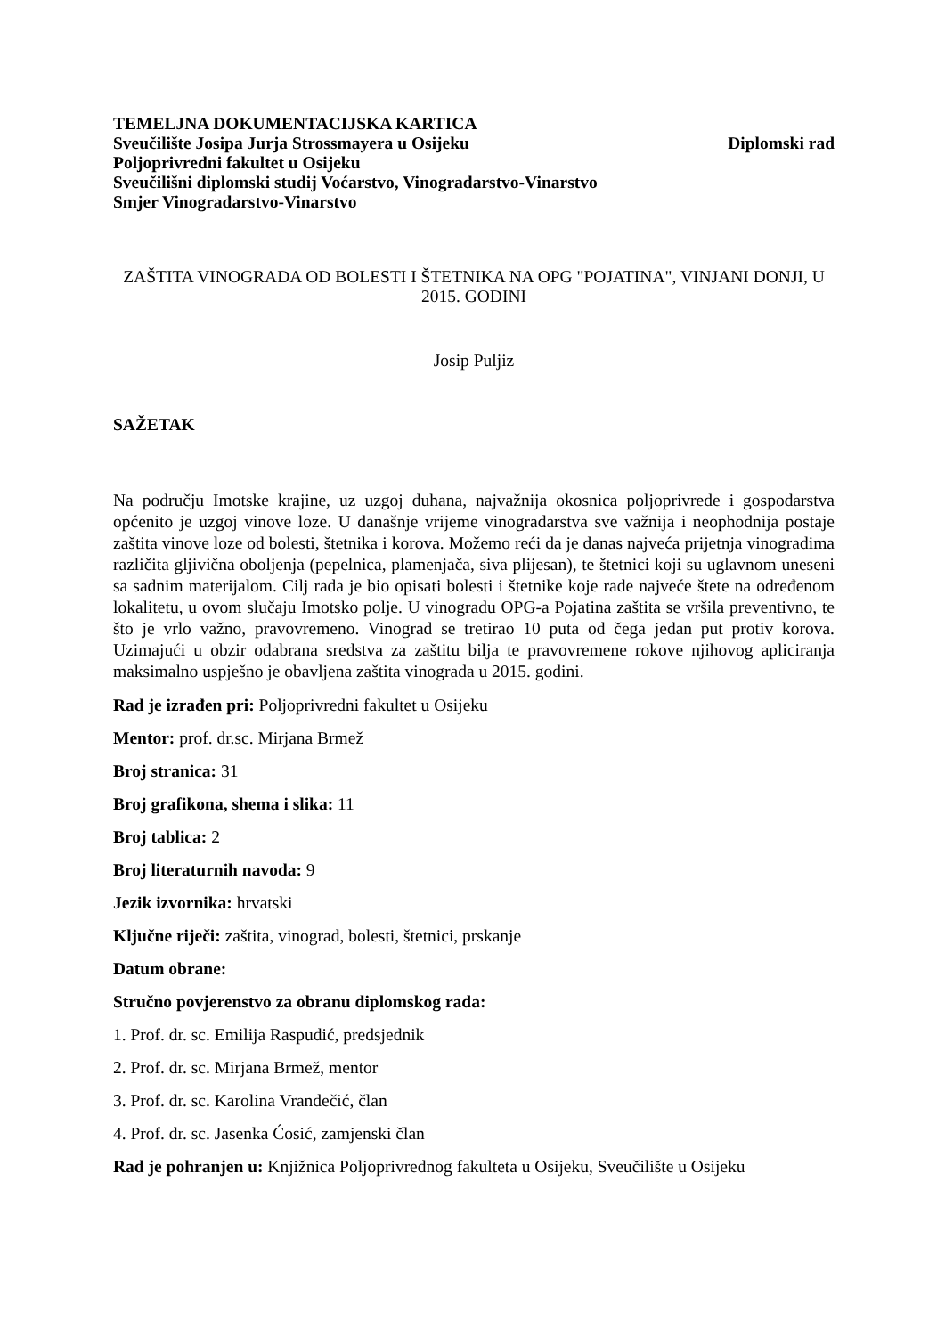TEMELJNA DOKUMENTACIJSKA KARTICA
Sveučilište Josipa Jurja Strossmayera u Osijeku Diplomski rad
Poljoprivredni fakultet u Osijeku
Sveučilišni diplomski studij Voćarstvo, Vinogradarstvo-Vinarstvo
Smjer Vinogradarstvo-Vinarstvo
ZAŠTITA VINOGRADA OD BOLESTI I ŠTETNIKA NA OPG "POJATINA", VINJANI DONJI, U 2015. GODINI
Josip Puljiz
SAŽETAK
Na području Imotske krajine, uz uzgoj duhana, najvažnija okosnica poljoprivrede i gospodarstva općenito je uzgoj vinove loze. U današnje vrijeme vinogradarstva sve važnija i neophodnija postaje zaštita vinove loze od bolesti, štetnika i korova. Možemo reći da je danas najveća prijetnja vinogradima različita gljivična oboljenja (pepelnica, plamenjača, siva plijesan), te štetnici koji su uglavnom uneseni sa sadnim materijalom. Cilj rada je bio opisati bolesti i štetnike koje rade najveće štete na određenom lokalitetu, u ovom slučaju Imotsko polje. U vinogradu OPG-a Pojatina zaštita se vršila preventivno, te što je vrlo važno, pravovremeno. Vinograd se tretirao 10 puta od čega jedan put protiv korova. Uzimajući u obzir odabrana sredstva za zaštitu bilja te pravovremene rokove njihovog apliciranja maksimalno uspješno je obavljena zaštita vinograda u 2015. godini.
Rad je izrađen pri: Poljoprivredni fakultet u Osijeku
Mentor: prof. dr.sc. Mirjana Brmež
Broj stranica: 31
Broj grafikona, shema i slika: 11
Broj tablica: 2
Broj literaturnih navoda: 9
Jezik izvornika: hrvatski
Ključne riječi: zaštita, vinograd, bolesti, štetnici, prskanje
Datum obrane:
Stručno povjerenstvo za obranu diplomskog rada:
1. Prof. dr. sc. Emilija Raspudić, predsjednik
2. Prof. dr. sc. Mirjana Brmež, mentor
3. Prof. dr. sc. Karolina Vrandečić, član
4. Prof. dr. sc. Jasenka Ćosić, zamjenski član
Rad je pohranjen u: Knjižnica Poljoprivrednog fakulteta u Osijeku, Sveučilište u Osijeku